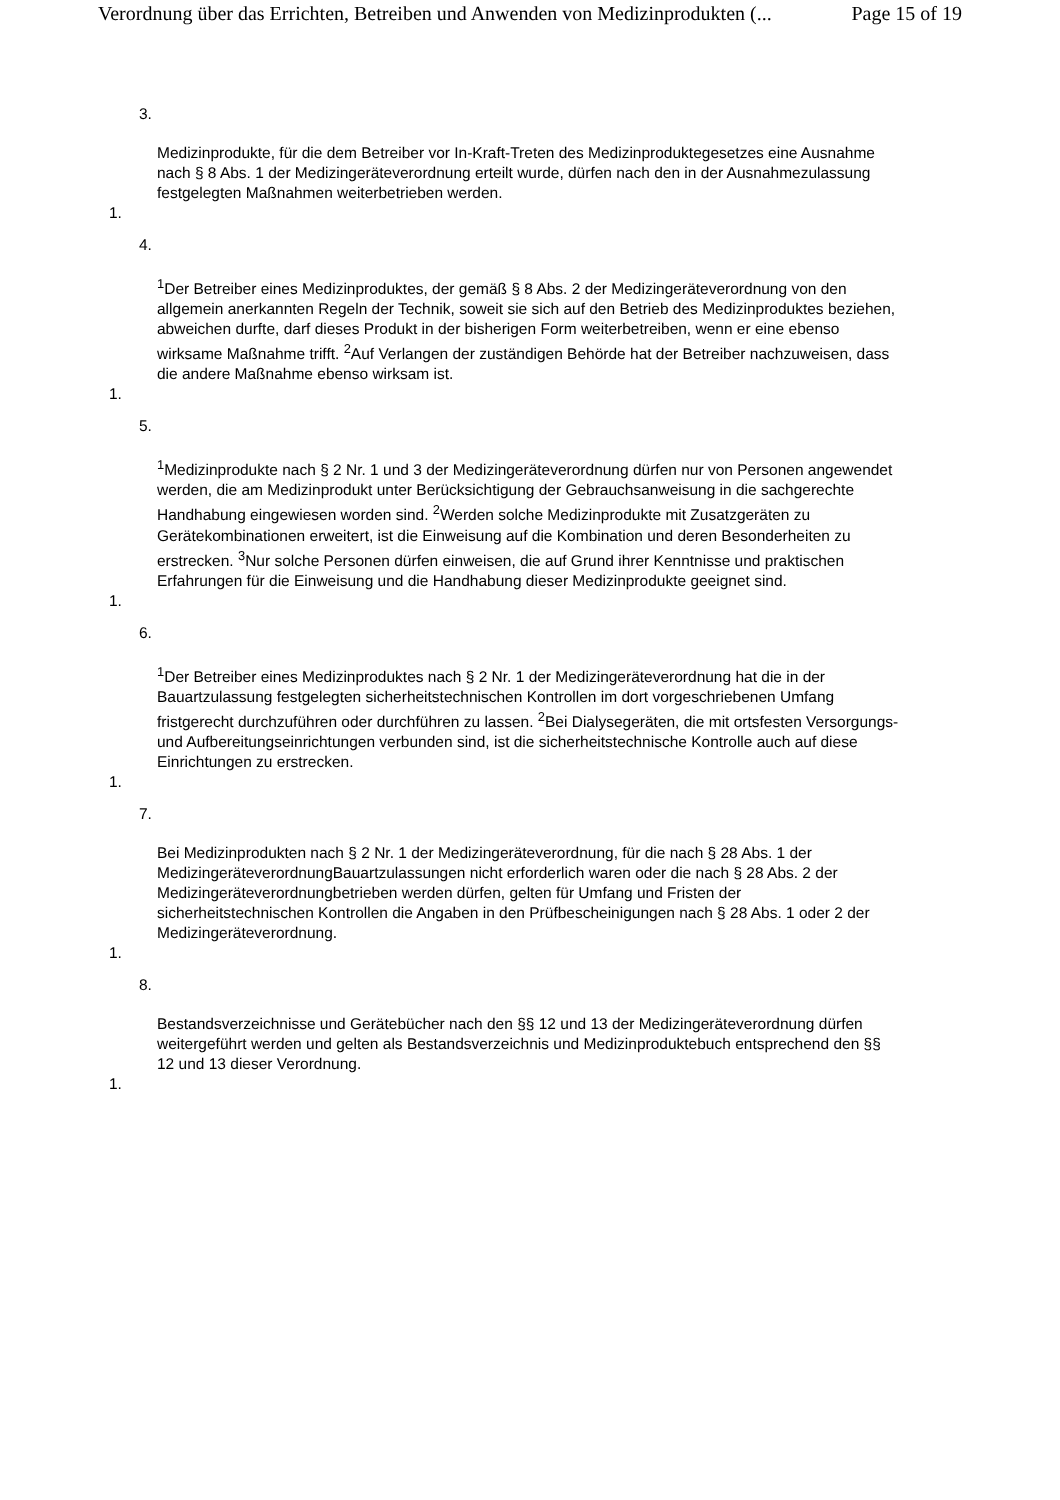Verordnung über das Errichten, Betreiben und Anwenden von Medizinprodukten (... Page 15 of 19
3.
Medizinprodukte, für die dem Betreiber vor In-Kraft-Treten des Medizinproduktegesetzes eine Ausnahme nach § 8 Abs. 1 der Medizingeräteverordnung erteilt wurde, dürfen nach den in der Ausnahmezulassung festgelegten Maßnahmen weiterbetrieben werden.
1.
4.
<sup>1</sup> Der Betreiber eines Medizinproduktes, der gemäß § 8 Abs. 2 der Medizingeräteverordnung von den allgemein anerkannten Regeln der Technik, soweit sie sich auf den Betrieb des Medizinproduktes beziehen, abweichen durfte, darf dieses Produkt in der bisherigen Form weiterbetreiben, wenn er eine ebenso wirksame Maßnahme trifft. <sup>2</sup>Auf Verlangen der zuständigen Behörde hat der Betreiber nachzuweisen, dass die andere Maßnahme ebenso wirksam ist.
1.
5.
<sup>1</sup> Medizinprodukte nach § 2 Nr. 1 und 3 der Medizingeräteverordnung dürfen nur von Personen angewendet werden, die am Medizinprodukt unter Berücksichtigung der Gebrauchsanweisung in die sachgerechte Handhabung eingewiesen worden sind. <sup>2</sup>Werden solche Medizinprodukte mit Zusatzgeräten zu Gerätekombinationen erweitert, ist die Einweisung auf die Kombination und deren Besonderheiten zu erstrecken. <sup>3</sup>Nur solche Personen dürfen einweisen, die auf Grund ihrer Kenntnisse und praktischen Erfahrungen für die Einweisung und die Handhabung dieser Medizinprodukte geeignet sind.
1.
6.
<sup>1</sup> Der Betreiber eines Medizinproduktes nach § 2 Nr. 1 der Medizingeräteverordnung hat die in der Bauartzulassung festgelegten sicherheitstechnischen Kontrollen im dort vorgeschriebenen Umfang fristgerecht durchzuführen oder durchführen zu lassen. <sup>2</sup>Bei Dialysegeräten, die mit ortsfesten Versorgungs- und Aufbereitungseinrichtungen verbunden sind, ist die sicherheitstechnische Kontrolle auch auf diese Einrichtungen zu erstrecken.
1.
7.
Bei Medizinprodukten nach § 2 Nr. 1 der Medizingeräteverordnung, für die nach § 28 Abs. 1 der MedizingeräteverordnungBauartzulassungen nicht erforderlich waren oder die nach § 28 Abs. 2 der Medizingeräteverordnungbetrieben werden dürfen, gelten für Umfang und Fristen der sicherheitstechnischen Kontrollen die Angaben in den Prüfbescheinigungen nach § 28 Abs. 1 oder 2 der Medizingeräteverordnung.
1.
8.
Bestandsverzeichnisse und Gerätebücher nach den §§ 12 und 13 der Medizingeräteverordnung dürfen weitergeführt werden und gelten als Bestandsverzeichnis und Medizinproduktebuch entsprechend den §§ 12 und 13 dieser Verordnung.
1.